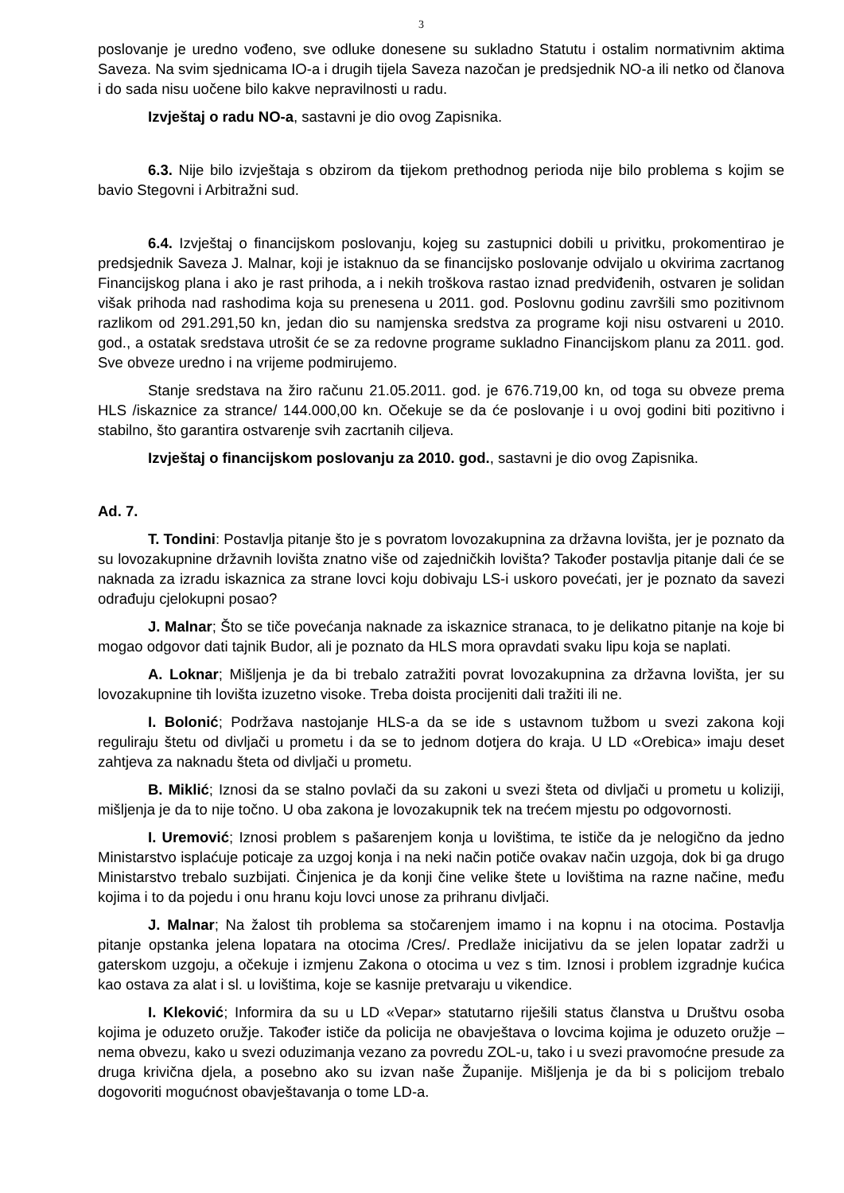3
poslovanje je uredno vođeno, sve odluke donesene su sukladno Statutu i ostalim normativnim aktima Saveza. Na svim sjednicama IO-a i drugih tijela Saveza nazočan je predsjednik NO-a ili netko od članova i do sada nisu uočene bilo kakve nepravilnosti u radu.
Izvještaj o radu NO-a, sastavni je dio ovog Zapisnika.
6.3. Nije bilo izvještaja s obzirom da tijekom prethodnog perioda nije bilo problema s kojim se bavio Stegovni i Arbitražni sud.
6.4. Izvještaj o financijskom poslovanju, kojeg su zastupnici dobili u privitku, prokomentirao je predsjednik Saveza J. Malnar, koji je istaknuo da se financijsko poslovanje odvijalo u okvirima zacrtanog Financijskog plana i ako je rast prihoda, a i nekih troškova rastao iznad predviđenih, ostvaren je solidan višak prihoda nad rashodima koja su prenesena u 2011. god. Poslovnu godinu završili smo pozitivnom razlikom od 291.291,50 kn, jedan dio su namjenska sredstva za programe koji nisu ostvareni u 2010. god., a ostatak sredstava utrošit će se za redovne programe sukladno Financijskom planu za 2011. god. Sve obveze uredno i na vrijeme podmirujemo.
Stanje sredstava na žiro računu 21.05.2011. god. je 676.719,00 kn, od toga su obveze prema HLS /iskaznice za strance/ 144.000,00 kn. Očekuje se da će poslovanje i u ovoj godini biti pozitivno i stabilno, što garantira ostvarenje svih zacrtanih ciljeva.
Izvještaj o financijskom poslovanju za 2010. god., sastavni je dio ovog Zapisnika.
Ad. 7.
T. Tondini: Postavlja pitanje što je s povratom lovozakupnina za državna lovišta, jer je poznato da su lovozakupnine državnih lovišta znatno više od zajedničkih lovišta? Također postavlja pitanje dali će se naknada za izradu iskaznica za strane lovci koju dobivaju LS-i uskoro povećati, jer je poznato da savezi odrađuju cjelokupni posao?
J. Malnar; Što se tiče povećanja naknade za iskaznice stranaca, to je delikatno pitanje na koje bi mogao odgovor dati tajnik Budor, ali je poznato da HLS mora opravdati svaku lipu koja se naplati.
A. Loknar; Mišljenja je da bi trebalo zatražiti povrat lovozakupnina za državna lovišta, jer su lovozakupnine tih lovišta izuzetno visoke. Treba doista procijeniti dali tražiti ili ne.
I. Bolonić; Podržava nastojanje HLS-a da se ide s ustavnom tužbom u svezi zakona koji reguliraju štetu od divljači u prometu i da se to jednom dotjera do kraja. U LD «Orebica» imaju deset zahtjeva za naknadu šteta od divljači u prometu.
B. Miklić; Iznosi da se stalno povlači da su zakoni u svezi šteta od divljači u prometu u koliziji, mišljenja je da to nije točno. U oba zakona je lovozakupnik tek na trećem mjestu po odgovornosti.
I. Uremović; Iznosi problem s pašarenjem konja u lovištima, te ističe da je nelogično da jedno Ministarstvo isplaćuje poticaje za uzgoj konja i na neki način potiče ovakav način uzgoja, dok bi ga drugo Ministarstvo trebalo suzbijati. Činjenica je da konji čine velike štete u lovištima na razne načine, među kojima i to da pojedu i onu hranu koju lovci unose za prihranu divljači.
J. Malnar; Na žalost tih problema sa stočarenjem imamo i na kopnu i na otocima. Postavlja pitanje opstanka jelena lopatara na otocima /Cres/. Predlaže inicijativu da se jelen lopatar zadrži u gaterskom uzgoju, a očekuje i izmjenu Zakona o otocima u vez s tim. Iznosi i problem izgradnje kućica kao ostava za alat i sl. u lovištima, koje se kasnije pretvaraju u vikendice.
I. Kleković; Informira da su u LD «Vepar» statutarno riješili status članstva u Društvu osoba kojima je oduzeto oružje. Također ističe da policija ne obavještava o lovcima kojima je oduzeto oružje – nema obvezu, kako u svezi oduzimanja vezano za povredu ZOL-u, tako i u svezi pravomoćne presude za druga krivična djela, a posebno ako su izvan naše Županije. Mišljenja je da bi s policijom trebalo dogovoriti mogućnost obavještavanja o tome LD-a.